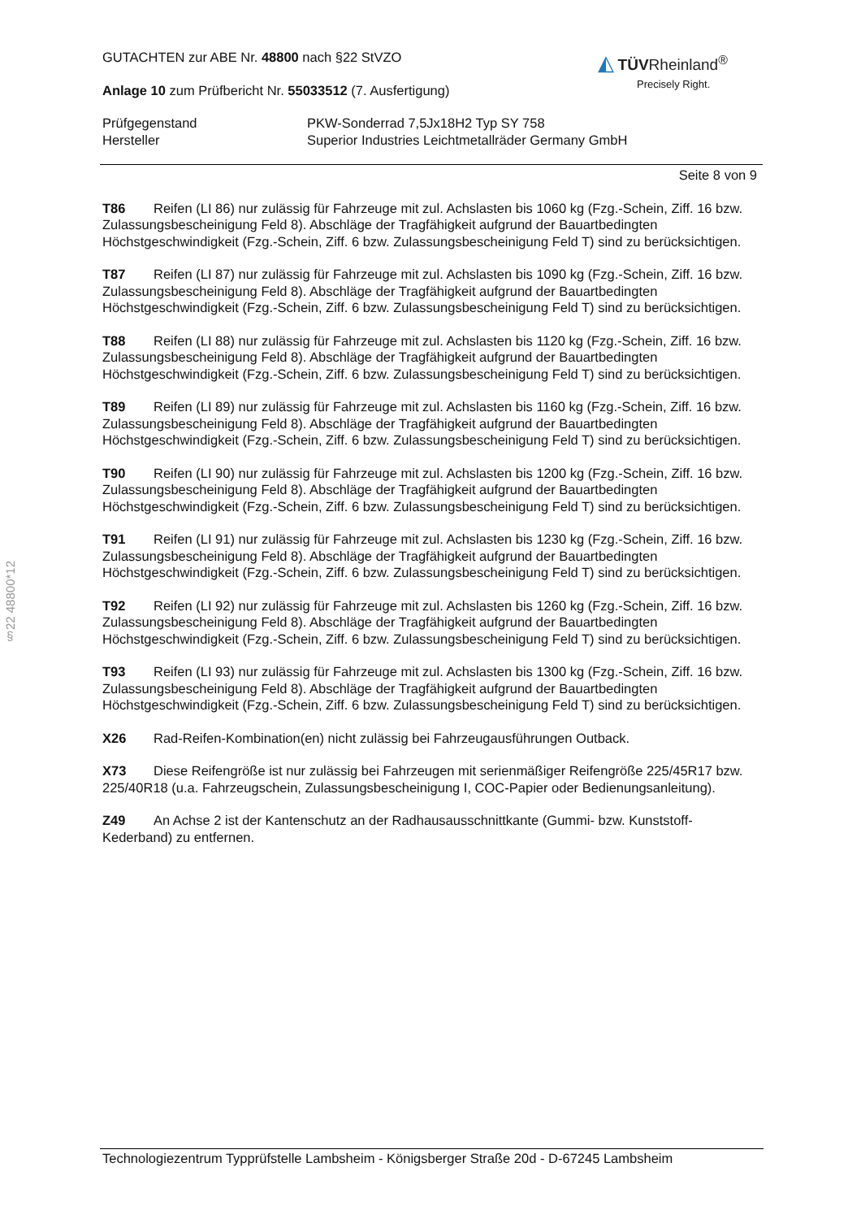§22 48800*12
GUTACHTEN zur ABE Nr. 48800 nach §22 StVZO
Anlage 10 zum Prüfbericht Nr. 55033512 (7. Ausfertigung)
◭ TÜVRheinland<sup>®</sup>
Precisely Right.
Prüfgegenstand
Hersteller
PKW-Sonderrad 7,5Jx18H2 Typ SY 758
Superior Industries Leichtmetallräder Germany GmbH
Seite 8 von 9
T86 Reifen (LI 86) nur zulässig für Fahrzeuge mit zul. Achslasten bis 1060 kg (Fzg.-Schein, Ziff. 16 bzw. Zulassungsbescheinigung Feld 8). Abschläge der Tragfähigkeit aufgrund der Bauartbedingten Höchstgeschwindigkeit (Fzg.-Schein, Ziff. 6 bzw. Zulassungsbescheinigung Feld T) sind zu berücksichtigen.
T87 Reifen (LI 87) nur zulässig für Fahrzeuge mit zul. Achslasten bis 1090 kg (Fzg.-Schein, Ziff. 16 bzw. Zulassungsbescheinigung Feld 8). Abschläge der Tragfähigkeit aufgrund der Bauartbedingten Höchstgeschwindigkeit (Fzg.-Schein, Ziff. 6 bzw. Zulassungsbescheinigung Feld T) sind zu berücksichtigen.
T88 Reifen (LI 88) nur zulässig für Fahrzeuge mit zul. Achslasten bis 1120 kg (Fzg.-Schein, Ziff. 16 bzw. Zulassungsbescheinigung Feld 8). Abschläge der Tragfähigkeit aufgrund der Bauartbedingten Höchstgeschwindigkeit (Fzg.-Schein, Ziff. 6 bzw. Zulassungsbescheinigung Feld T) sind zu berücksichtigen.
T89 Reifen (LI 89) nur zulässig für Fahrzeuge mit zul. Achslasten bis 1160 kg (Fzg.-Schein, Ziff. 16 bzw. Zulassungsbescheinigung Feld 8). Abschläge der Tragfähigkeit aufgrund der Bauartbedingten Höchstgeschwindigkeit (Fzg.-Schein, Ziff. 6 bzw. Zulassungsbescheinigung Feld T) sind zu berücksichtigen.
T90 Reifen (LI 90) nur zulässig für Fahrzeuge mit zul. Achslasten bis 1200 kg (Fzg.-Schein, Ziff. 16 bzw. Zulassungsbescheinigung Feld 8). Abschläge der Tragfähigkeit aufgrund der Bauartbedingten Höchstgeschwindigkeit (Fzg.-Schein, Ziff. 6 bzw. Zulassungsbescheinigung Feld T) sind zu berücksichtigen.
T91 Reifen (LI 91) nur zulässig für Fahrzeuge mit zul. Achslasten bis 1230 kg (Fzg.-Schein, Ziff. 16 bzw. Zulassungsbescheinigung Feld 8). Abschläge der Tragfähigkeit aufgrund der Bauartbedingten Höchstgeschwindigkeit (Fzg.-Schein, Ziff. 6 bzw. Zulassungsbescheinigung Feld T) sind zu berücksichtigen.
T92 Reifen (LI 92) nur zulässig für Fahrzeuge mit zul. Achslasten bis 1260 kg (Fzg.-Schein, Ziff. 16 bzw. Zulassungsbescheinigung Feld 8). Abschläge der Tragfähigkeit aufgrund der Bauartbedingten Höchstgeschwindigkeit (Fzg.-Schein, Ziff. 6 bzw. Zulassungsbescheinigung Feld T) sind zu berücksichtigen.
T93 Reifen (LI 93) nur zulässig für Fahrzeuge mit zul. Achslasten bis 1300 kg (Fzg.-Schein, Ziff. 16 bzw. Zulassungsbescheinigung Feld 8). Abschläge der Tragfähigkeit aufgrund der Bauartbedingten Höchstgeschwindigkeit (Fzg.-Schein, Ziff. 6 bzw. Zulassungsbescheinigung Feld T) sind zu berücksichtigen.
X26 Rad-Reifen-Kombination(en) nicht zulässig bei Fahrzeugausführungen Outback.
X73 Diese Reifengröße ist nur zulässig bei Fahrzeugen mit serienmäßiger Reifengröße 225/45R17 bzw. 225/40R18 (u.a. Fahrzeugschein, Zulassungsbescheinigung I, COC-Papier oder Bedienungsanleitung).
Z49 An Achse 2 ist der Kantenschutz an der Radhausausschnittkante (Gummi- bzw. Kunststoff-Kederband) zu entfernen.
Technologiezentrum Typprüfstelle Lambsheim - Königsberger Straße 20d - D-67245 Lambsheim